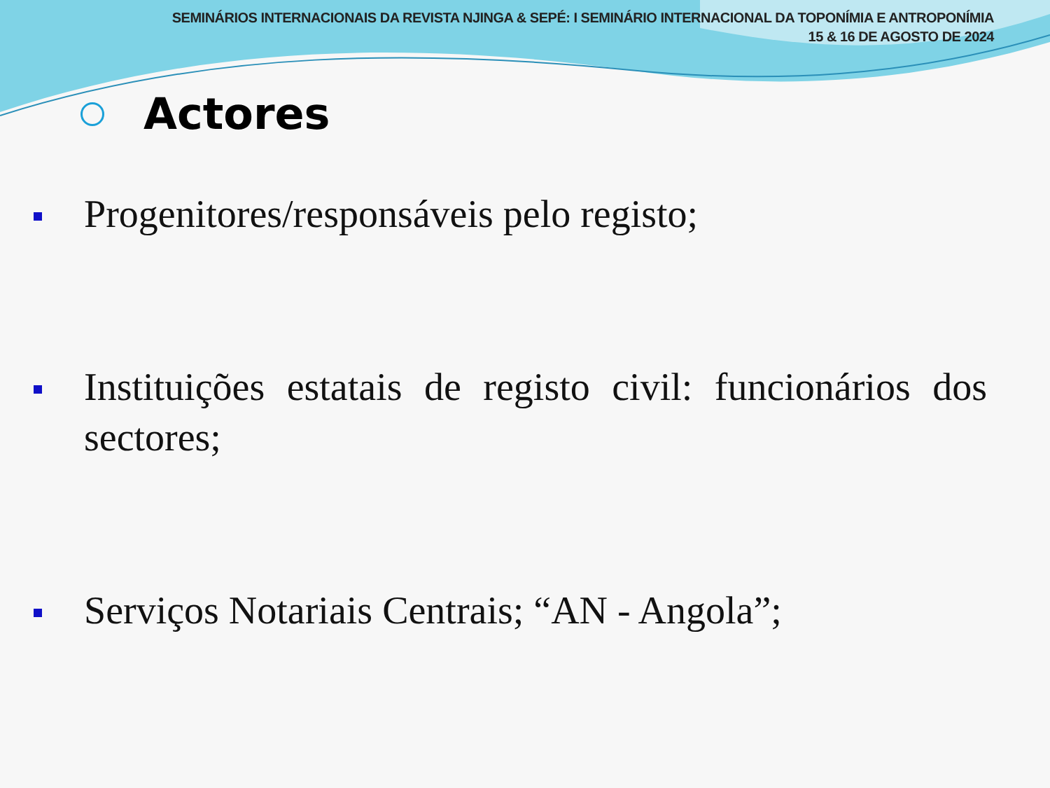SEMINÁRIOS INTERNACIONAIS DA REVISTA NJINGA & SEPÉ: I SEMINÁRIO INTERNACIONAL DA TOPONÍMIA E ANTROPONÍMIA
15 & 16 DE AGOSTO DE 2024
Actores
Progenitores/responsáveis pelo registo;
Instituições estatais de registo civil: funcionários dos sectores;
Serviços Notariais Centrais; “AN - Angola”;